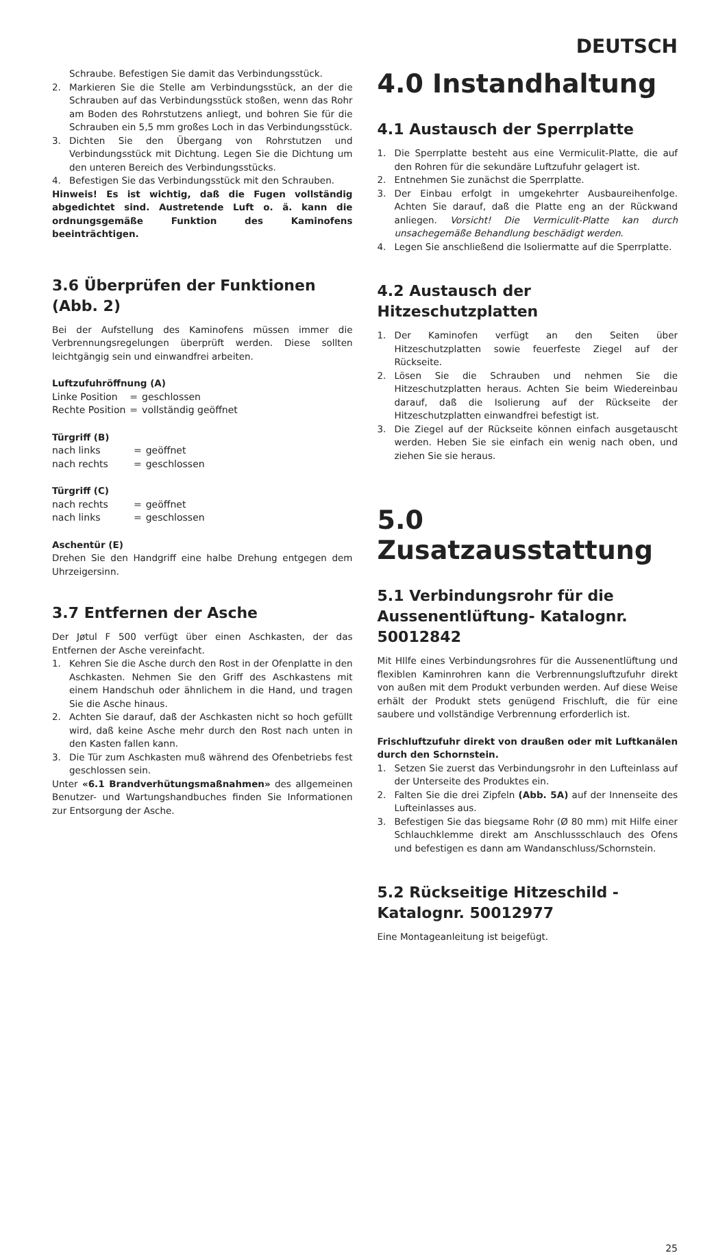DEUTSCH
Schraube. Befestigen Sie damit das Verbindungsstück.
2. Markieren Sie die Stelle am Verbindungsstück, an der die Schrauben auf das Verbindungsstück stoßen, wenn das Rohr am Boden des Rohrstutzens anliegt, und bohren Sie für die Schrauben ein 5,5 mm großes Loch in das Verbindungsstück.
3. Dichten Sie den Übergang von Rohrstutzen und Verbindungsstück mit Dichtung. Legen Sie die Dichtung um den unteren Bereich des Verbindungsstücks.
4. Befestigen Sie das Verbindungsstück mit den Schrauben.
Hinweis! Es ist wichtig, daß die Fugen vollständig abgedichtet sind. Austretende Luft o. ä. kann die ordnungsgemäße Funktion des Kaminofens beeinträchtigen.
3.6 Überprüfen der Funktionen (Abb. 2)
Bei der Aufstellung des Kaminofens müssen immer die Verbrennungsregelungen überprüft werden. Diese sollten leichtgängig sein und einwandfrei arbeiten.
Luftzufuhröffnung (A)
| Linke Position | = | geschlossen |
| Rechte Position | = | vollständig geöffnet |
Türgriff (B)
| nach links | = | geöffnet |
| nach rechts | = | geschlossen |
Türgriff (C)
| nach rechts | = | geöffnet |
| nach links | = | geschlossen |
Aschentür (E)
Drehen Sie den Handgriff eine halbe Drehung entgegen dem Uhrzeigersinn.
3.7 Entfernen der Asche
Der Jøtul F 500 verfügt über einen Aschkasten, der das Entfernen der Asche vereinfacht.
1. Kehren Sie die Asche durch den Rost in der Ofenplatte in den Aschkasten. Nehmen Sie den Griff des Aschkastens mit einem Handschuh oder ähnlichem in die Hand, und tragen Sie die Asche hinaus.
2. Achten Sie darauf, daß der Aschkasten nicht so hoch gefüllt wird, daß keine Asche mehr durch den Rost nach unten in den Kasten fallen kann.
3. Die Tür zum Aschkasten muß während des Ofenbetriebs fest geschlossen sein.
Unter «6.1 Brandverhütungsmaßnahmen» des allgemeinen Benutzer- und Wartungshandbuches finden Sie Informationen zur Entsorgung der Asche.
4.0 Instandhaltung
4.1 Austausch der Sperrplatte
1. Die Sperrplatte besteht aus eine Vermiculit-Platte, die auf den Rohren für die sekundäre Luftzufuhr gelagert ist.
2. Entnehmen Sie zunächst die Sperrplatte.
3. Der Einbau erfolgt in umgekehrter Ausbaureihenfolge. Achten Sie darauf, daß die Platte eng an der Rückwand anliegen. Vorsicht! Die Vermiculit-Platte kan durch unsachegemäße Behandlung beschädigt werden.
4. Legen Sie anschließend die Isoliermatte auf die Sperrplatte.
4.2 Austausch der Hitzeschutzplatten
1. Der Kaminofen verfügt an den Seiten über Hitzeschutzplatten sowie feuerfeste Ziegel auf der Rückseite.
2. Lösen Sie die Schrauben und nehmen Sie die Hitzeschutzplatten heraus. Achten Sie beim Wiedereinbau darauf, daß die Isolierung auf der Rückseite der Hitzeschutzplatten einwandfrei befestigt ist.
3. Die Ziegel auf der Rückseite können einfach ausgetauscht werden. Heben Sie sie einfach ein wenig nach oben, und ziehen Sie sie heraus.
5.0 Zusatzausstattung
5.1 Verbindungsrohr für die Aussenentlüftung- Katalognr. 50012842
Mit HIlfe eines Verbindungsrohres für die Aussenentlüftung und flexiblen Kaminrohren kann die Verbrennungsluftzufuhr direkt von außen mit dem Produkt verbunden werden. Auf diese Weise erhält der Produkt stets genügend Frischluft, die für eine saubere und vollständige Verbrennung erforderlich ist.
Frischluftzufuhr direkt von draußen oder mit Luftkanälen durch den Schornstein.
1. Setzen Sie zuerst das Verbindungsrohr in den Lufteinlass auf der Unterseite des Produktes ein.
2. Falten Sie die drei Zipfeln (Abb. 5A) auf der Innenseite des Lufteinlasses aus.
3. Befestigen Sie das biegsame Rohr (Ø 80 mm) mit Hilfe einer Schlauchklemme direkt am Anschlussschlauch des Ofens und befestigen es dann am Wandanschluss/Schornstein.
5.2 Rückseitige Hitzeschild - Katalognr. 50012977
Eine Montageanleitung ist beigefügt.
25